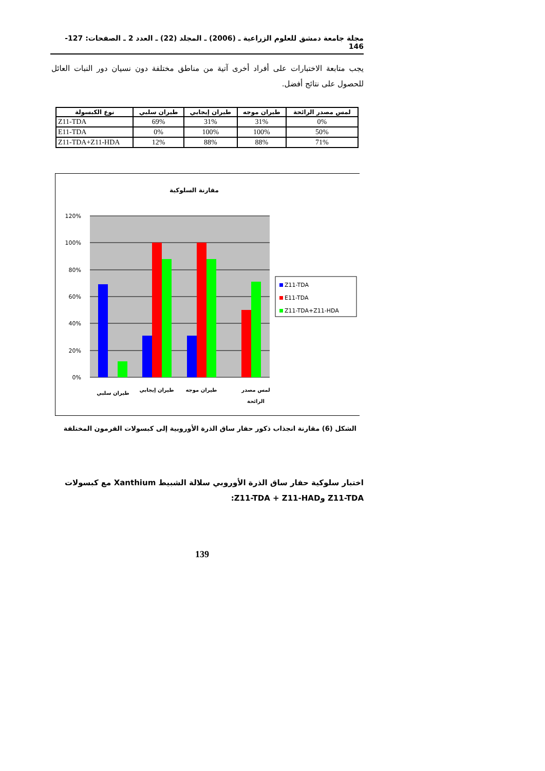مجلة جامعة دمشق للعلوم الزراعية ـ (2006) ـ المجلد (22) ـ العدد 2 ـ الصفحات: 127-146
يجب متابعة الاختبارات على أفراد أخرى آتية من مناطق مختلفة دون نسيان دور النبات العائل للحصول على نتائج أفضل.
| نوع الكبسولة | طيران سلبي | طيران إيجابي | طيران موجه | لمس مصدر الرائحة |
| --- | --- | --- | --- | --- |
| Z11-TDA | 69% | 31% | 31% | 0% |
| E11-TDA | 0% | 100% | 100% | 50% |
| Z11-TDA+Z11-HDA | 12% | 88% | 88% | 71% |
مقارنة السلوكية
120%
100%
80%
60%
40%
20%
0%
طيران سلبي
طيران إيجابي
طيران موجه
لمس مصدر
الرائحة
Z11-TDA
E11-TDA
Z11-TDA+Z11-HDA
الشكل (6) مقارنة انجذاب ذكور حفار ساق الذرة الأوروبية إلى كبسولات الفرمون المختلفة
اختبار سلوكية حفار ساق الذرة الأوروبي سلالة الشبيط Xanthium مع كبسولات Z11-TDA وZ11-TDA + Z11-HAD:
139